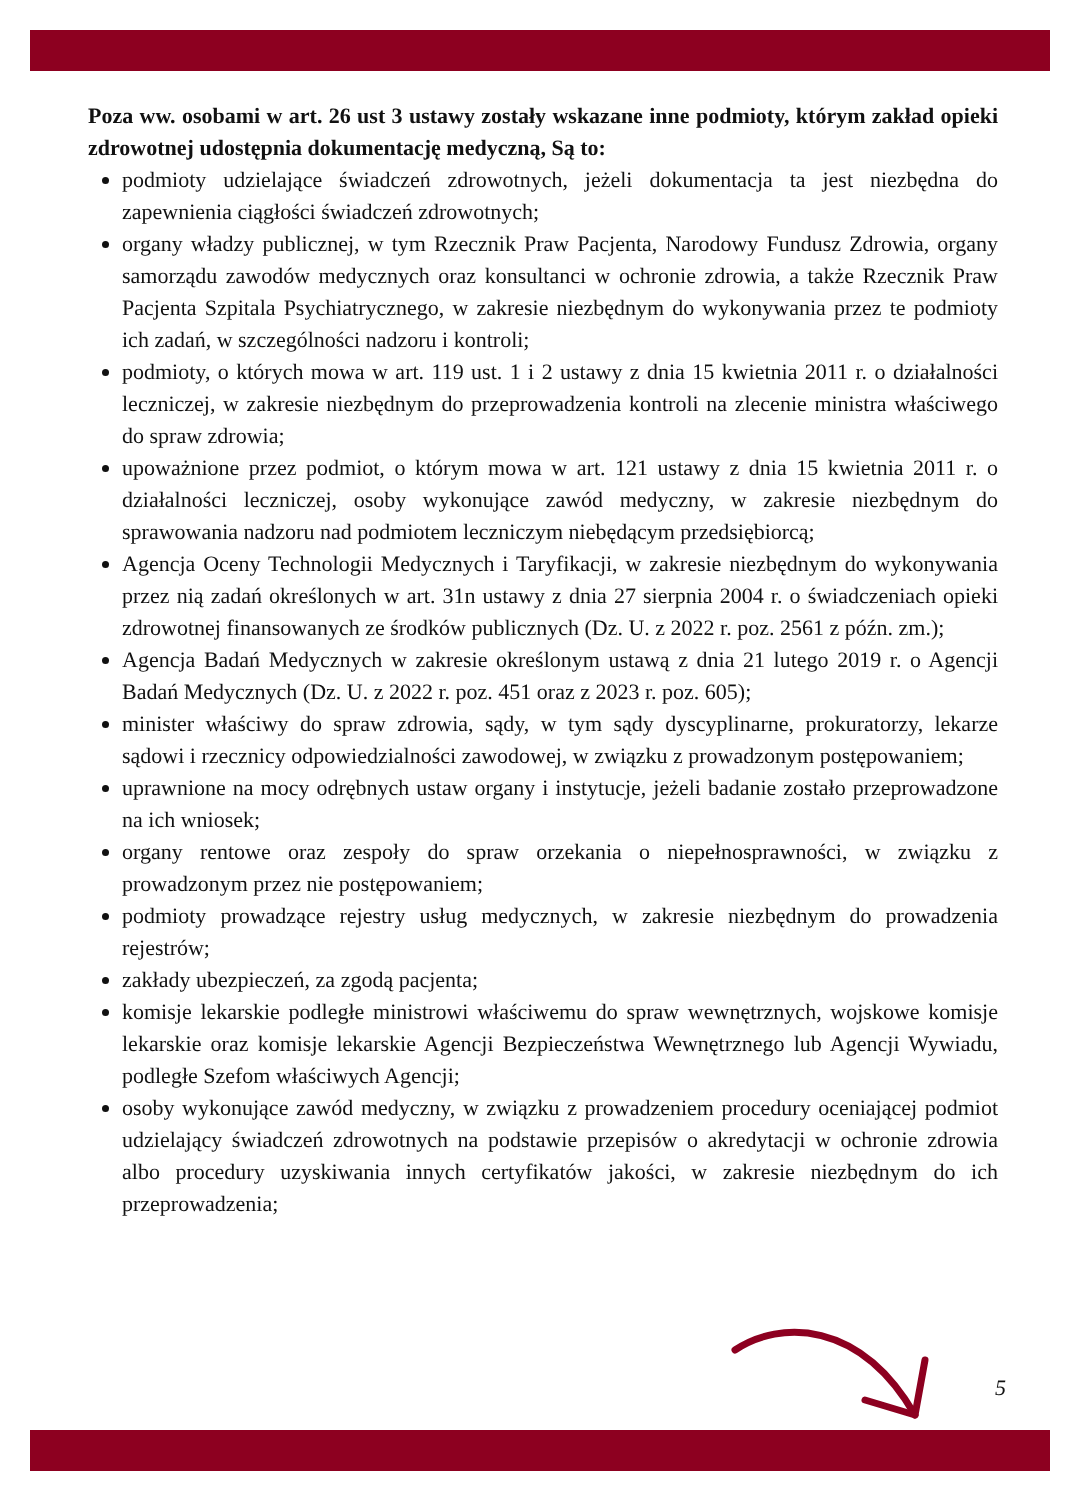Poza ww. osobami w art. 26 ust 3 ustawy zostały wskazane inne podmioty, którym zakład opieki zdrowotnej udostępnia dokumentację medyczną, Są to:
podmioty udzielające świadczeń zdrowotnych, jeżeli dokumentacja ta jest niezbędna do zapewnienia ciągłości świadczeń zdrowotnych;
organy władzy publicznej, w tym Rzecznik Praw Pacjenta, Narodowy Fundusz Zdrowia, organy samorządu zawodów medycznych oraz konsultanci w ochronie zdrowia, a także Rzecznik Praw Pacjenta Szpitala Psychiatrycznego, w zakresie niezbędnym do wykonywania przez te podmioty ich zadań, w szczególności nadzoru i kontroli;
podmioty, o których mowa w art. 119 ust. 1 i 2 ustawy z dnia 15 kwietnia 2011 r. o działalności leczniczej, w zakresie niezbędnym do przeprowadzenia kontroli na zlecenie ministra właściwego do spraw zdrowia;
upoważnione przez podmiot, o którym mowa w art. 121 ustawy z dnia 15 kwietnia 2011 r. o działalności leczniczej, osoby wykonujące zawód medyczny, w zakresie niezbędnym do sprawowania nadzoru nad podmiotem leczniczym niebędącym przedsiębiorcą;
Agencja Oceny Technologii Medycznych i Taryfikacji, w zakresie niezbędnym do wykonywania przez nią zadań określonych w art. 31n ustawy z dnia 27 sierpnia 2004 r. o świadczeniach opieki zdrowotnej finansowanych ze środków publicznych (Dz. U. z 2022 r. poz. 2561 z późn. zm.);
Agencja Badań Medycznych w zakresie określonym ustawą z dnia 21 lutego 2019 r. o Agencji Badań Medycznych (Dz. U. z 2022 r. poz. 451 oraz z 2023 r. poz. 605);
minister właściwy do spraw zdrowia, sądy, w tym sądy dyscyplinarne, prokuratorzy, lekarze sądowi i rzecznicy odpowiedzialności zawodowej, w związku z prowadzonym postępowaniem;
uprawnione na mocy odrębnych ustaw organy i instytucje, jeżeli badanie zostało przeprowadzone na ich wniosek;
organy rentowe oraz zespoły do spraw orzekania o niepełnosprawności, w związku z prowadzonym przez nie postępowaniem;
podmioty prowadzące rejestry usług medycznych, w zakresie niezbędnym do prowadzenia rejestrów;
zakłady ubezpieczeń, za zgodą pacjenta;
komisje lekarskie podległe ministrowi właściwemu do spraw wewnętrznych, wojskowe komisje lekarskie oraz komisje lekarskie Agencji Bezpieczeństwa Wewnętrznego lub Agencji Wywiadu, podległe Szefom właściwych Agencji;
osoby wykonujące zawód medyczny, w związku z prowadzeniem procedury oceniającej podmiot udzielający świadczeń zdrowotnych na podstawie przepisów o akredytacji w ochronie zdrowia albo procedury uzyskiwania innych certyfikatów jakości, w zakresie niezbędnym do ich przeprowadzenia;
5